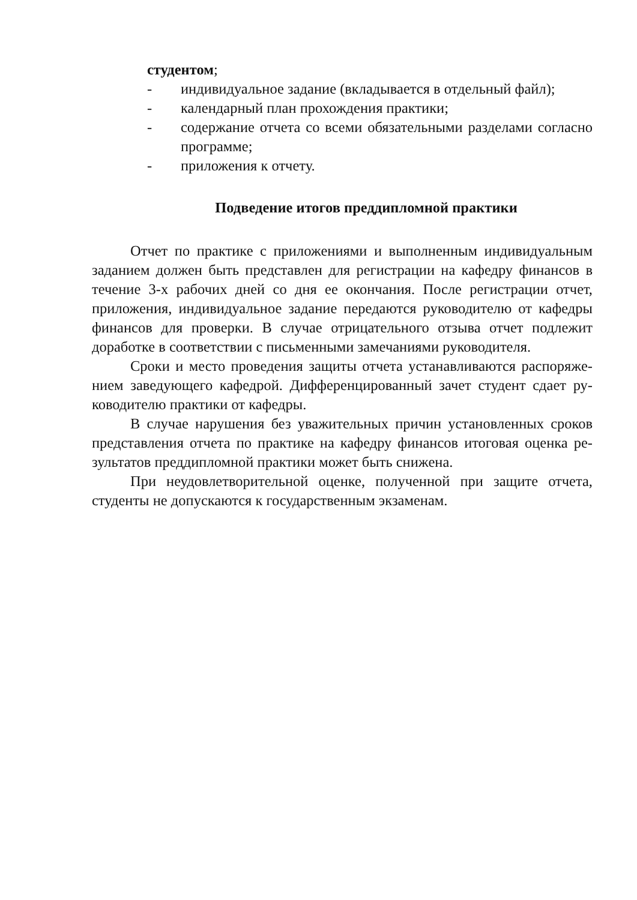студентом;
- индивидуальное задание (вкладывается в отдельный файл);
- календарный план прохождения практики;
- содержание отчета со всеми обязательными разделами согласно программе;
- приложения к отчету.
Подведение итогов преддипломной практики
Отчет по практике с приложениями и выполненным индивидуальным заданием должен быть представлен для регистрации на кафедру финансов в течение 3-х рабочих дней со дня ее окончания. После регистрации отчет, приложения, индивидуальное задание передаются руководителю от кафедры финансов для проверки. В случае отрицательного отзыва отчет подлежит доработке в соответствии с письменными замечаниями руководителя.
Сроки и место проведения защиты отчета устанавливаются распоряже-нием заведующего кафедрой. Дифференцированный зачет студент сдает ру-ководителю практики от кафедры.
В случае нарушения без уважительных причин установленных сроков представления отчета по практике на кафедру финансов итоговая оценка ре-зультатов преддипломной практики может быть снижена.
При неудовлетворительной оценке, полученной при защите отчета, студенты не допускаются к государственным экзаменам.